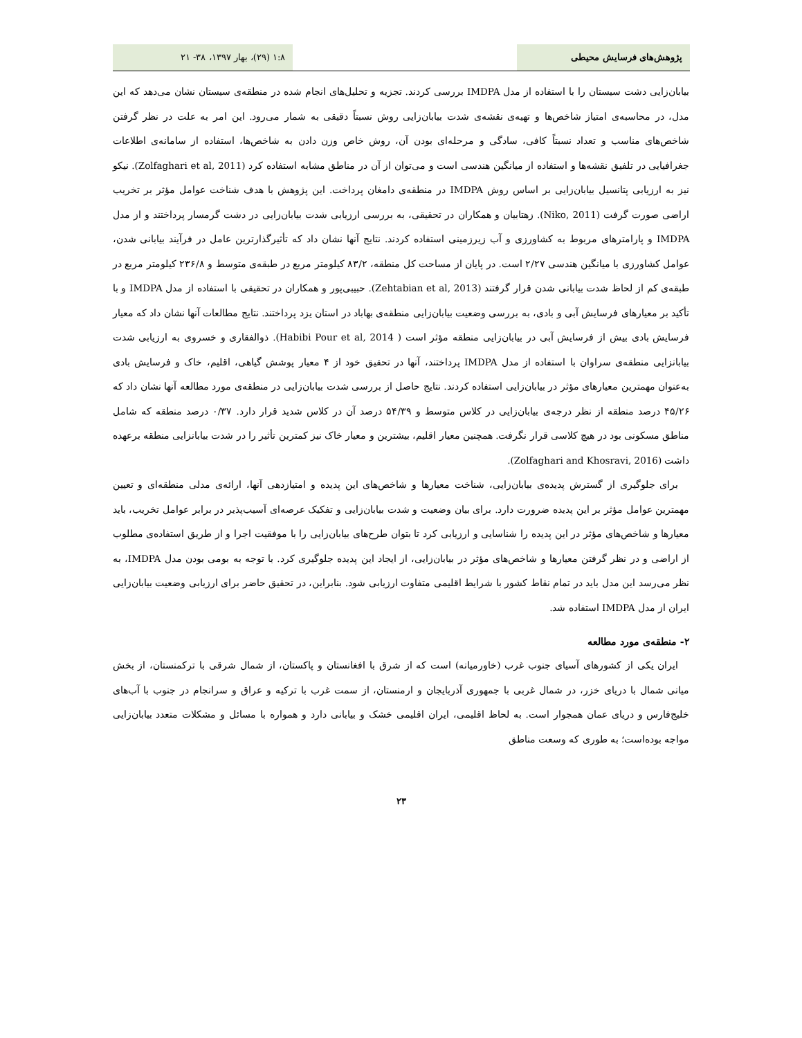پژوهش‌های فرسایش محیطی ۱:۸ (۲۹)، بهار ۱۳۹۷، ۳۸- ۲۱
بیابان‌زایی دشت سیستان را با استفاده از مدل IMDPA بررسی کردند. تجزیه و تحلیل‌های انجام شده در منطقه‌ی سیستان نشان می‌دهد که این مدل، در محاسبه‌ی امتیاز شاخص‌ها و تهیه‌ی نقشه‌ی شدت بیابان‌زایی روش نسبتاً دقیقی به شمار می‌رود. این امر به علت در نظر گرفتن شاخص‌های مناسب و تعداد نسبتاً کافی، سادگی و مرحله‌ای بودن آن، روش خاص وزن دادن به شاخص‌ها، استفاده از سامانه‌ی اطلاعات جغرافیایی در تلفیق نقشه‌ها و استفاده از میانگین هندسی است و می‌توان از آن در مناطق مشابه استفاده کرد (Zolfaghari et al, 2011). نیکو نیز به ارزیابی پتانسیل بیابان‌زایی بر اساس روش IMDPA در منطقه‌ی دامغان پرداخت. این پژوهش با هدف شناخت عوامل مؤثر بر تخریب اراضی صورت گرفت (Niko, 2011). زهتابیان و همکاران در تحقیقی، به بررسی ارزیابی شدت بیابان‌زایی در دشت گرمسار پرداختند و از مدل IMDPA و پارامترهای مربوط به کشاورزی و آب زیرزمینی استفاده کردند. نتایج آنها نشان داد که تأثیرگذارترین عامل در فرآیند بیابانی شدن، عوامل کشاورزی با میانگین هندسی ۲/۲۷ است. در پایان از مساحت کل منطقه، ۸۳/۲ کیلومتر مربع در طبقه‌ی متوسط و ۲۳۶/۸ کیلومتر مربع در طبقه‌ی کم از لحاظ شدت بیابانی شدن قرار گرفتند (Zehtabian et al, 2013). حبیبی‌پور و همکاران در تحقیقی با استفاده از مدل IMDPA و با تأکید بر معیارهای فرسایش آبی و بادی، به بررسی وضعیت بیابان‌زایی منطقه‌ی بهاباد در استان یزد پرداختند. نتایج مطالعات آنها نشان داد که معیار فرسایش بادی بیش از فرسایش آبی در بیابان‌زایی منطقه مؤثر است ( Habibi Pour et al, 2014). ذوالفقاری و خسروی به ارزیابی شدت بیابانزایی منطقه‌ی سراوان با استفاده از مدل IMDPA پرداختند، آنها در تحقیق خود از ۴ معیار پوشش گیاهی، اقلیم، خاک و فرسایش بادی به‌عنوان مهمترین معیارهای مؤثر در بیابان‌زایی استفاده کردند. نتایج حاصل از بررسی شدت بیابان‌زایی در منطقه‌ی مورد مطالعه آنها نشان داد که ۴۵/۲۶ درصد منطقه از نظر درجه‌ی بیابان‌زایی در کلاس متوسط و ۵۴/۳۹ درصد آن در کلاس شدید قرار دارد. ۰/۳۷ درصد منطقه که شامل مناطق مسکونی بود در هیچ کلاسی قرار نگرفت. همچنین معیار اقلیم، بیشترین و معیار خاک نیز کمترین تأثیر را در شدت بیابانزایی منطقه برعهده داشت (Zolfaghari and Khosravi, 2016).
برای جلوگیری از گسترش پدیده‌ی بیابان‌زایی، شناخت معیارها و شاخص‌های این پدیده و امتیازدهی آنها، ارائه‌ی مدلی منطقه‌ای و تعیین مهمترین عوامل مؤثر بر این پدیده ضرورت دارد. برای بیان وضعیت و شدت بیابان‌زایی و تفکیک عرصه‌ای آسیب‌پذیر در برابر عوامل تخریب، باید معیارها و شاخص‌های مؤثر در این پدیده را شناسایی و ارزیابی کرد تا بتوان طرح‌های بیابان‌زایی را با موفقیت اجرا و از طریق استفاده‌ی مطلوب از اراضی و در نظر گرفتن معیارها و شاخص‌های مؤثر در بیابان‌زایی، از ایجاد این پدیده جلوگیری کرد. با توجه به بومی بودن مدل IMDPA، به نظر می‌رسد این مدل باید در تمام نقاط کشور با شرایط اقلیمی متفاوت ارزیابی شود. بنابراین، در تحقیق حاضر برای ارزیابی وضعیت بیابان‌زایی ایران از مدل IMDPA استفاده شد.
۲- منطقه‌ی مورد مطالعه
ایران یکی از کشورهای آسیای جنوب غرب (خاورمیانه) است که از شرق با افغانستان و پاکستان، از شمال شرقی با ترکمنستان، از بخش میانی شمال با دریای خزر، در شمال غربی با جمهوری آذربایجان و ارمنستان، از سمت غرب با ترکیه و عراق و سرانجام در جنوب با آب‌های خلیج‌فارس و دریای عمان همجوار است. به لحاظ اقلیمی، ایران اقلیمی خشک و بیابانی دارد و همواره با مسائل و مشکلات متعدد بیابان‌زایی مواجه بوده‌است؛ به طوری که وسعت مناطق
۲۳